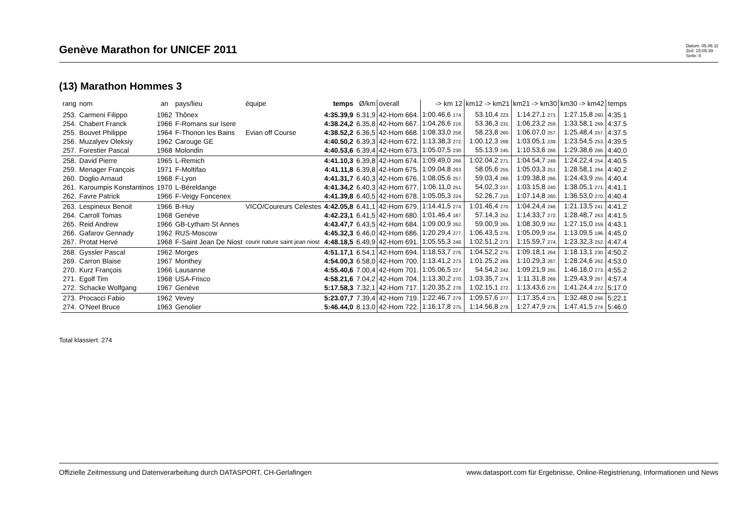Genève Marathon for UNICEF 2011
Datum: 05.06.11
Zeit: 15:05:39
Seite: 8
(13) Marathon Hommes 3
| rang | nom | an | pays/lieu | équipe | temps | Ø/km | overall | -> km 12 | km12 -> km21 | km21 -> km30 | km30 -> km42 | temps |
| --- | --- | --- | --- | --- | --- | --- | --- | --- | --- | --- | --- | --- |
| 253. | Carmeni Filippo | 1962 | Thônex | | 4:35.39,9 | 6.31,9 | 42-Hom 664. | 1:00.46,6 174. | 53.10,4 223. | 1:14.27,1 271. | 1:27.15,8 260. | 4:35.1 |
| 254. | Chabert Franck | 1966 | F-Romans sur Isere | | 4:38.24,2 | 6.35,8 | 42-Hom 667. | 1:04.26,6 216. | 53.36,3 231. | 1:06.23,2 259. | 1:33.58,1 269. | 4:37.5 |
| 255. | Bouvet Philippe | 1964 | F-Thonon les Bains | Evian off Course | 4:38.52,2 | 6.36,5 | 42-Hom 668. | 1:08.33,0 258. | 58.23,8 260. | 1:06.07,0 257. | 1:25.48,4 257. | 4:37.5 |
| 256. | Muzalyev Oleksiy | 1962 | Carouge GE | | 4:40.50,2 | 6.39,3 | 42-Hom 672. | 1:13.38,3 272. | 1:00.12,3 268. | 1:03.05,1 239. | 1:23.54,5 253. | 4:39.5 |
| 257. | Forestier Pascal | 1968 | Molondin | | 4:40.53,6 | 6.39,4 | 42-Hom 673. | 1:05.07,5 230. | 55.13,9 245. | 1:10.53,6 268. | 1:29.38,6 266. | 4:40.0 |
| 258. | David Pierre | 1965 | L-Remich | | 4:41.10,3 | 6.39,8 | 42-Hom 674. | 1:09.49,0 266. | 1:02.04,2 271. | 1:04.54,7 249. | 1:24.22,4 254. | 4:40.5 |
| 259. | Menager François | 1971 | F-Moltifao | | 4:41.11,8 | 6.39,8 | 42-Hom 675. | 1:09.04,8 263. | 58.05,6 255. | 1:05.03,3 251. | 1:28.58,1 264. | 4:40.2 |
| 260. | Doglio Arnaud | 1968 | F-Lyon | | 4:41.31,7 | 6.40,3 | 42-Hom 676. | 1:08.05,6 257. | 59.03,4 266. | 1:09.38,8 266. | 1:24.43,9 255. | 4:40.4 |
| 261. | Karoumpis Konstantinos | 1970 | L-Béreldange | | 4:41.34,2 | 6.40,3 | 42-Hom 677. | 1:06.11,0 251. | 54.02,3 237. | 1:03.15,8 240. | 1:38.05,1 271. | 4:41.1 |
| 262. | Favre Patrick | 1966 | F-Veigy Foncenex | | 4:41.39,8 | 6.40,5 | 42-Hom 678. | 1:05.05,3 224. | 52.26,7 210. | 1:07.14,8 260. | 1:36.53,0 270. | 4:40.4 |
| 263. | Lespineux Benoit | 1966 | B-Huy | VICO/Coureurs Celestes | 4:42.05,8 | 6.41,1 | 42-Hom 679. | 1:14.41,5 274. | 1:01.46,4 270. | 1:04.24,4 246. | 1:21.13,5 241. | 4:41.2 |
| 264. | Carroll Tomas | 1968 | Genève | | 4:42.23,1 | 6.41,5 | 42-Hom 680. | 1:01.46,4 187. | 57.14,3 252. | 1:14.33,7 272. | 1:28.48,7 263. | 4:41.5 |
| 265. | Reid Andrew | 1966 | GB-Lytham St Annes | | 4:43.47,7 | 6.43,5 | 42-Hom 684. | 1:09.00,9 262. | 59.00,9 265. | 1:08.30,9 262. | 1:27.15,0 259. | 4:43.1 |
| 266. | Gafarov Gennady | 1962 | RUS-Moscow | | 4:45.32,3 | 6.46,0 | 42-Hom 686. | 1:20.29,4 277. | 1:06.43,5 276. | 1:05.09,9 254. | 1:13.09,5 196. | 4:45.0 |
| 267. | Protat Hervé | 1968 | F-Saint Jean De Niost | courir nature saint jean niost | 4:48.18,5 | 6.49,9 | 42-Hom 691. | 1:05.55,3 248. | 1:02.51,2 273. | 1:15.59,7 274. | 1:23.32,3 252. | 4:47.4 |
| 268. | Gyssler Pascal | 1962 | Morges | | 4:51.17,1 | 6.54,1 | 42-Hom 694. | 1:18.53,7 276. | 1:04.52,2 275. | 1:09.18,1 264. | 1:18.13,1 230. | 4:50.2 |
| 269. | Carron Blaise | 1967 | Monthey | | 4:54.00,3 | 6.58,0 | 42-Hom 700. | 1:13.41,2 273. | 1:01.25,2 269. | 1:10.29,3 267. | 1:28.24,6 262. | 4:53.0 |
| 270. | Kurz François | 1966 | Lausanne | | 4:55.40,6 | 7.00,4 | 42-Hom 701. | 1:05.06,5 227. | 54.54,2 242. | 1:09.21,9 265. | 1:46.18,0 273. | 4:55.2 |
| 271. | Egolf Tim | 1968 | USA-Frisco | | 4:58.21,6 | 7.04,2 | 42-Hom 704. | 1:13.30,2 270. | 1:03.35,7 274. | 1:11.31,8 269. | 1:29.43,9 267. | 4:57.4 |
| 272. | Schacke Wolfgang | 1967 | Genève | | 5:17.58,3 | 7.32,1 | 42-Hom 717. | 1:20.35,2 278. | 1:02.15,1 272. | 1:13.43,6 270. | 1:41.24,4 272. | 5:17.0 |
| 273. | Procacci Fabio | 1962 | Vevey | | 5:23.07,7 | 7.39,4 | 42-Hom 719. | 1:22.46,7 279. | 1:09.57,6 277. | 1:17.35,4 275. | 1:32.48,0 268. | 5:22.1 |
| 274. | O'Neel Bruce | 1963 | Genolier | | 5:46.44,0 | 8.13,0 | 42-Hom 722. | 1:16.17,8 275. | 1:14.56,8 278. | 1:27.47,9 276. | 1:47.41,5 274. | 5:46.0 |
Total klassiert: 274
Offizielle Zeitmessung und Datenverarbeitung durch DATASPORT, CH-Gerlafingen www.datasport.com für Ergebnisse, Online-Registrierung, Informationen und News